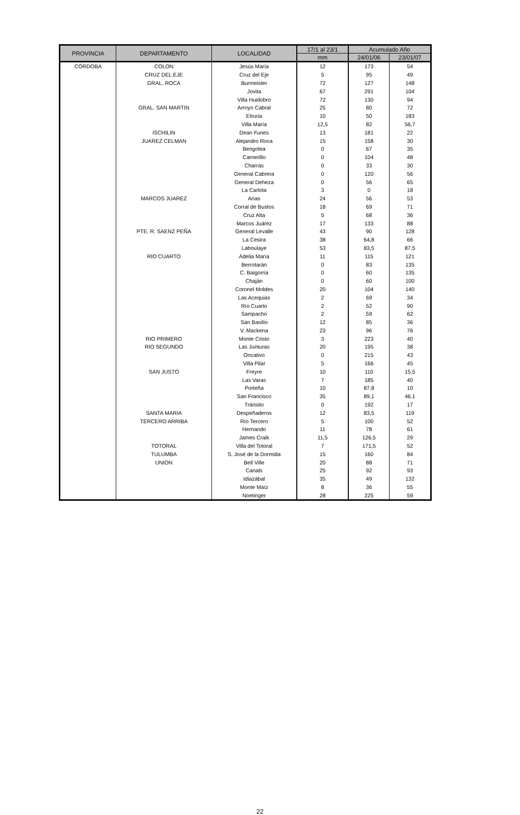| PROVINCIA | DEPARTAMENTO | LOCALIDAD | 17/1 al 23/1 | Acumulado Año | |
| --- | --- | --- | --- | --- | --- |
| | | | mm | 24/01/06 | 23/01/07 |
| CÓRDOBA | COLON | Jesús María | 12 | 173 | 54 |
| | CRUZ DEL EJE | Cruz del Eje | 5 | 95 | 49 |
| | GRAL. ROCA | Burmeister | 72 | 127 | 148 |
| | | Jovita | 67 | 291 | 104 |
| | | Villa Huidobro | 72 | 130 | 94 |
| | GRAL. SAN MARTIN | Arroyo Cabral | 25 | 80 | 72 |
| | | Etruria | 10 | 50 | 183 |
| | | Villa María | 12,5 | 82 | 56,7 |
| | ISCHILIN | Dean Funes | 13 | 181 | 22 |
| | JUAREZ CELMAN | Alejandro Roca | 15 | 158 | 30 |
| | | Bengolea | 0 | 67 | 35 |
| | | Carnerillo | 0 | 104 | 48 |
| | | Charras | 0 | 33 | 30 |
| | | General Cabrera | 0 | 120 | 56 |
| | | General Deheza | 0 | 56 | 65 |
| | | La Carlota | 3 | 0 | 18 |
| | MARCOS JUAREZ | Arias | 24 | 56 | 53 |
| | | Corral de Bustos | 18 | 69 | 71 |
| | | Cruz Alta | 5 | 68 | 36 |
| | | Marcos Juárez | 17 | 133 | 88 |
| | PTE. R. SAENZ PEÑA | General Levalle | 43 | 90 | 128 |
| | | La Cesira | 38 | 64,8 | 66 |
| | | Laboulaye | 53 | 83,5 | 87,5 |
| | RIO CUARTO | Adelia María | 11 | 115 | 121 |
| | | Berrotarán | 0 | 83 | 135 |
| | | C. Baigorria | 0 | 60 | 135 |
| | | Chaján | 0 | 60 | 100 |
| | | Coronel Moldes | 20 | 104 | 140 |
| | | Las Acequias | 2 | 69 | 34 |
| | | Río Cuarto | 2 | 52 | 90 |
| | | Sampacho | 2 | 59 | 62 |
| | | San Basilio | 12 | 85 | 36 |
| | | V. Mackena | 23 | 96 | 76 |
| | RIO PRIMERO | Monte Cristo | 3 | 223 | 40 |
| | RIO SEGUNDO | Las Junturas | 20 | 195 | 38 |
| | | Oncativo | 0 | 215 | 43 |
| | | Villa Pilar | 5 | 166 | 45 |
| | SAN JUSTO | Freyre | 10 | 110 | 15,5 |
| | | Las Varas | 7 | 185 | 40 |
| | | Porteña | 10 | 87,8 | 10 |
| | | San Francisco | 35 | 89,1 | 46,1 |
| | | Tránsito | 0 | 192 | 17 |
| | SANTA MARIA | Despeñaderos | 12 | 83,5 | 119 |
| | TERCERO ARRIBA | Río Tercero | 5 | 100 | 52 |
| | | Hernando | 11 | 78 | 61 |
| | | James Craik | 11,5 | 126,5 | 29 |
| | TOTORAL | Villa del Totoral | 7 | 171,5 | 52 |
| | TULUMBA | S. José de la Dormida | 15 | 160 | 84 |
| | UNION | Bell Ville | 20 | 88 | 71 |
| | | Canals | 25 | 92 | 93 |
| | | Idiazábal | 35 | 49 | 132 |
| | | Monte Maíz | 8 | 36 | 55 |
| | | Noetinger | 28 | 225 | 59 |
22